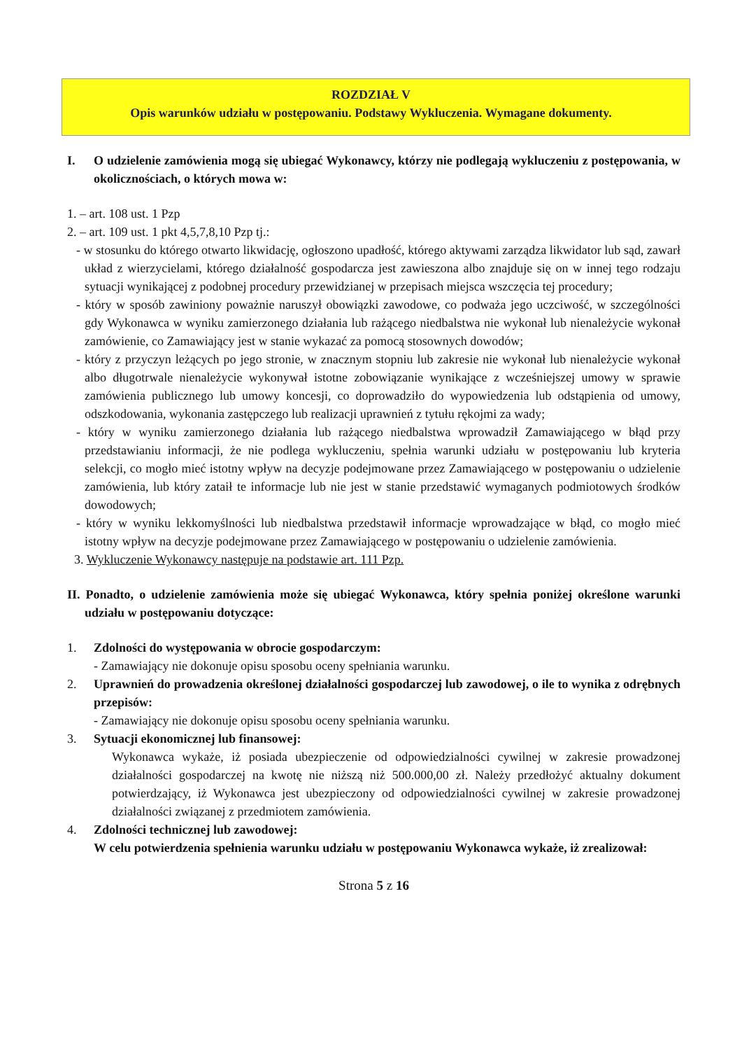ROZDZIAŁ V
Opis warunków udziału w postępowaniu. Podstawy Wykluczenia. Wymagane dokumenty.
I. O udzielenie zamówienia mogą się ubiegać Wykonawcy, którzy nie podlegają wykluczeniu z postępowania, w okolicznościach, o których mowa w:
1. – art. 108 ust. 1 Pzp
2. – art. 109 ust. 1 pkt 4,5,7,8,10 Pzp tj.:
- w stosunku do którego otwarto likwidację, ogłoszono upadłość, którego aktywami zarządza likwidator lub sąd, zawarł układ z wierzycielami, którego działalność gospodarcza jest zawieszona albo znajduje się on w innej tego rodzaju sytuacji wynikającej z podobnej procedury przewidzianej w przepisach miejsca wszczęcia tej procedury;
- który w sposób zawiniony poważnie naruszył obowiązki zawodowe, co podważa jego uczciwość, w szczególności gdy Wykonawca w wyniku zamierzonego działania lub rażącego niedbalstwa nie wykonał lub nienależycie wykonał zamówienie, co Zamawiający jest w stanie wykazać za pomocą stosownych dowodów;
- który z przyczyn leżących po jego stronie, w znacznym stopniu lub zakresie nie wykonał lub nienależycie wykonał albo długotrwale nienależycie wykonywał istotne zobowiązanie wynikające z wcześniejszej umowy w sprawie zamówienia publicznego lub umowy koncesji, co doprowadziło do wypowiedzenia lub odstąpienia od umowy, odszkodowania, wykonania zastępczego lub realizacji uprawnień z tytułu rękojmi za wady;
- który w wyniku zamierzonego działania lub rażącego niedbalstwa wprowadził Zamawiającego w błąd przy przedstawianiu informacji, że nie podlega wykluczeniu, spełnia warunki udziału w postępowaniu lub kryteria selekcji, co mogło mieć istotny wpływ na decyzje podejmowane przez Zamawiającego w postępowaniu o udzielenie zamówienia, lub który zataił te informacje lub nie jest w stanie przedstawić wymaganych podmiotowych środków dowodowych;
- który w wyniku lekkomyślności lub niedbalstwa przedstawił informacje wprowadzające w błąd, co mogło mieć istotny wpływ na decyzje podejmowane przez Zamawiającego w postępowaniu o udzielenie zamówienia.
3. Wykluczenie Wykonawcy następuje na podstawie art. 111 Pzp.
II. Ponadto, o udzielenie zamówienia może się ubiegać Wykonawca, który spełnia poniżej określone warunki udziału w postępowaniu dotyczące:
1. Zdolności do występowania w obrocie gospodarczym:
- Zamawiający nie dokonuje opisu sposobu oceny spełniania warunku.
2. Uprawnień do prowadzenia określonej działalności gospodarczej lub zawodowej, o ile to wynika z odrębnych przepisów:
- Zamawiający nie dokonuje opisu sposobu oceny spełniania warunku.
3. Sytuacji ekonomicznej lub finansowej:
Wykonawca wykaże, iż posiada ubezpieczenie od odpowiedzialności cywilnej w zakresie prowadzonej działalności gospodarczej na kwotę nie niższą niż 500.000,00 zł. Należy przedłożyć aktualny dokument potwierdzający, iż Wykonawca jest ubezpieczony od odpowiedzialności cywilnej w zakresie prowadzonej działalności związanej z przedmiotem zamówienia.
4. Zdolności technicznej lub zawodowej:
W celu potwierdzenia spełnienia warunku udziału w postępowaniu Wykonawca wykaże, iż zrealizował:
Strona 5 z 16